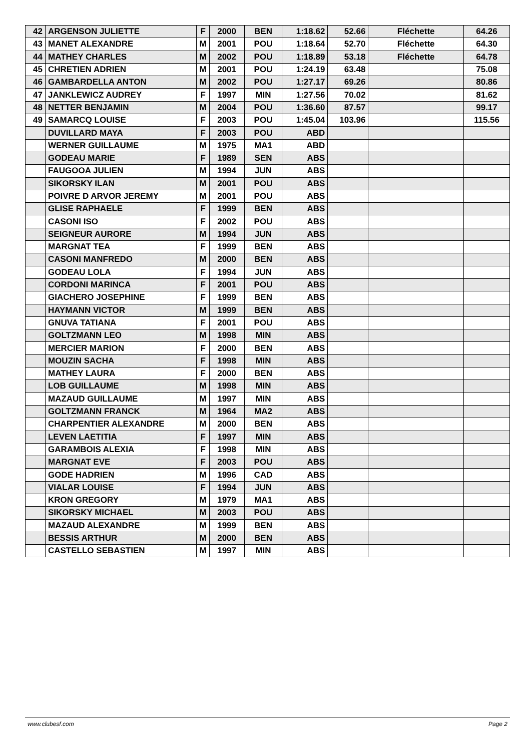| 42 | ARGENSON JULIETTE | F | 2000 | BEN | 1:18.62 | 52.66 | Fléchette | 64.26 |
| 43 | MANET ALEXANDRE | M | 2001 | POU | 1:18.64 | 52.70 | Fléchette | 64.30 |
| 44 | MATHEY CHARLES | M | 2002 | POU | 1:18.89 | 53.18 | Fléchette | 64.78 |
| 45 | CHRETIEN ADRIEN | M | 2001 | POU | 1:24.19 | 63.48 | | 75.08 |
| 46 | GAMBARDELLA ANTON | M | 2002 | POU | 1:27.17 | 69.26 | | 80.86 |
| 47 | JANKLEWICZ AUDREY | F | 1997 | MIN | 1:27.56 | 70.02 | | 81.62 |
| 48 | NETTER BENJAMIN | M | 2004 | POU | 1:36.60 | 87.57 | | 99.17 |
| 49 | SAMARCQ LOUISE | F | 2003 | POU | 1:45.04 | 103.96 | | 115.56 |
| | DUVILLARD MAYA | F | 2003 | POU | ABD | | | |
| | WERNER GUILLAUME | M | 1975 | MA1 | ABD | | | |
| | GODEAU MARIE | F | 1989 | SEN | ABS | | | |
| | FAUGOOA JULIEN | M | 1994 | JUN | ABS | | | |
| | SIKORSKY ILAN | M | 2001 | POU | ABS | | | |
| | POIVRE D ARVOR JEREMY | M | 2001 | POU | ABS | | | |
| | GLISE RAPHAELE | F | 1999 | BEN | ABS | | | |
| | CASONI ISO | F | 2002 | POU | ABS | | | |
| | SEIGNEUR AURORE | M | 1994 | JUN | ABS | | | |
| | MARGNAT TEA | F | 1999 | BEN | ABS | | | |
| | CASONI MANFREDO | M | 2000 | BEN | ABS | | | |
| | GODEAU LOLA | F | 1994 | JUN | ABS | | | |
| | CORDONI MARINCA | F | 2001 | POU | ABS | | | |
| | GIACHERO JOSEPHINE | F | 1999 | BEN | ABS | | | |
| | HAYMANN VICTOR | M | 1999 | BEN | ABS | | | |
| | GNUVA TATIANA | F | 2001 | POU | ABS | | | |
| | GOLTZMANN LEO | M | 1998 | MIN | ABS | | | |
| | MERCIER MARION | F | 2000 | BEN | ABS | | | |
| | MOUZIN SACHA | F | 1998 | MIN | ABS | | | |
| | MATHEY LAURA | F | 2000 | BEN | ABS | | | |
| | LOB GUILLAUME | M | 1998 | MIN | ABS | | | |
| | MAZAUD GUILLAUME | M | 1997 | MIN | ABS | | | |
| | GOLTZMANN FRANCK | M | 1964 | MA2 | ABS | | | |
| | CHARPENTIER ALEXANDRE | M | 2000 | BEN | ABS | | | |
| | LEVEN LAETITIA | F | 1997 | MIN | ABS | | | |
| | GARAMBOIS ALEXIA | F | 1998 | MIN | ABS | | | |
| | MARGNAT EVE | F | 2003 | POU | ABS | | | |
| | GODE HADRIEN | M | 1996 | CAD | ABS | | | |
| | VIALAR LOUISE | F | 1994 | JUN | ABS | | | |
| | KRON GREGORY | M | 1979 | MA1 | ABS | | | |
| | SIKORSKY MICHAEL | M | 2003 | POU | ABS | | | |
| | MAZAUD ALEXANDRE | M | 1999 | BEN | ABS | | | |
| | BESSIS ARTHUR | M | 2000 | BEN | ABS | | | |
| | CASTELLO SEBASTIEN | M | 1997 | MIN | ABS | | | |
www.clubesf.com Page 2